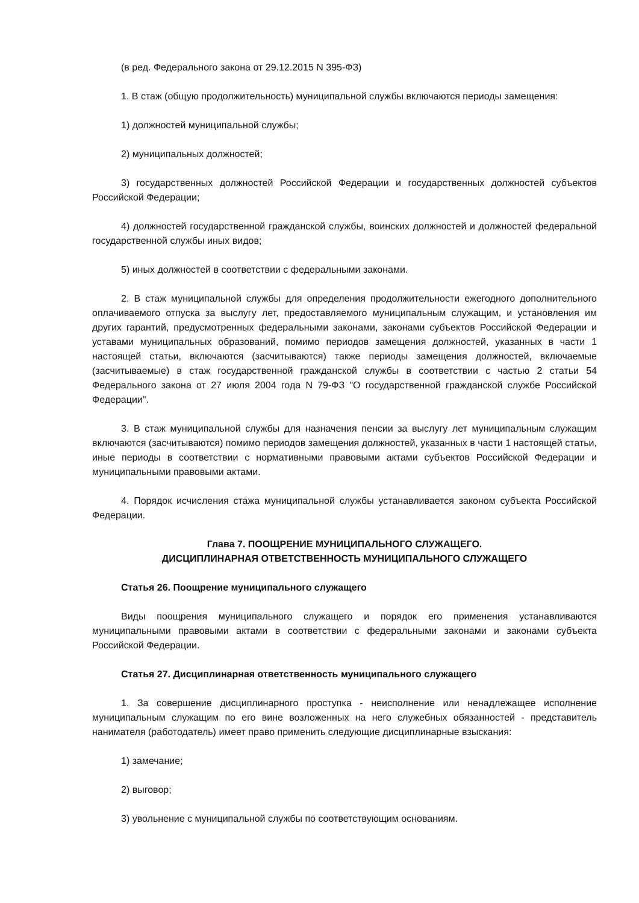(в ред. Федерального закона от 29.12.2015 N 395-ФЗ)
1. В стаж (общую продолжительность) муниципальной службы включаются периоды замещения:
1) должностей муниципальной службы;
2) муниципальных должностей;
3) государственных должностей Российской Федерации и государственных должностей субъектов Российской Федерации;
4) должностей государственной гражданской службы, воинских должностей и должностей федеральной государственной службы иных видов;
5) иных должностей в соответствии с федеральными законами.
2. В стаж муниципальной службы для определения продолжительности ежегодного дополнительного оплачиваемого отпуска за выслугу лет, предоставляемого муниципальным служащим, и установления им других гарантий, предусмотренных федеральными законами, законами субъектов Российской Федерации и уставами муниципальных образований, помимо периодов замещения должностей, указанных в части 1 настоящей статьи, включаются (засчитываются) также периоды замещения должностей, включаемые (засчитываемые) в стаж государственной гражданской службы в соответствии с частью 2 статьи 54 Федерального закона от 27 июля 2004 года N 79-ФЗ "О государственной гражданской службе Российской Федерации".
3. В стаж муниципальной службы для назначения пенсии за выслугу лет муниципальным служащим включаются (засчитываются) помимо периодов замещения должностей, указанных в части 1 настоящей статьи, иные периоды в соответствии с нормативными правовыми актами субъектов Российской Федерации и муниципальными правовыми актами.
4. Порядок исчисления стажа муниципальной службы устанавливается законом субъекта Российской Федерации.
Глава 7. ПООЩРЕНИЕ МУНИЦИПАЛЬНОГО СЛУЖАЩЕГО.
ДИСЦИПЛИНАРНАЯ ОТВЕТСТВЕННОСТЬ МУНИЦИПАЛЬНОГО СЛУЖАЩЕГО
Статья 26. Поощрение муниципального служащего
Виды поощрения муниципального служащего и порядок его применения устанавливаются муниципальными правовыми актами в соответствии с федеральными законами и законами субъекта Российской Федерации.
Статья 27. Дисциплинарная ответственность муниципального служащего
1. За совершение дисциплинарного проступка - неисполнение или ненадлежащее исполнение муниципальным служащим по его вине возложенных на него служебных обязанностей - представитель нанимателя (работодатель) имеет право применить следующие дисциплинарные взыскания:
1) замечание;
2) выговор;
3) увольнение с муниципальной службы по соответствующим основаниям.